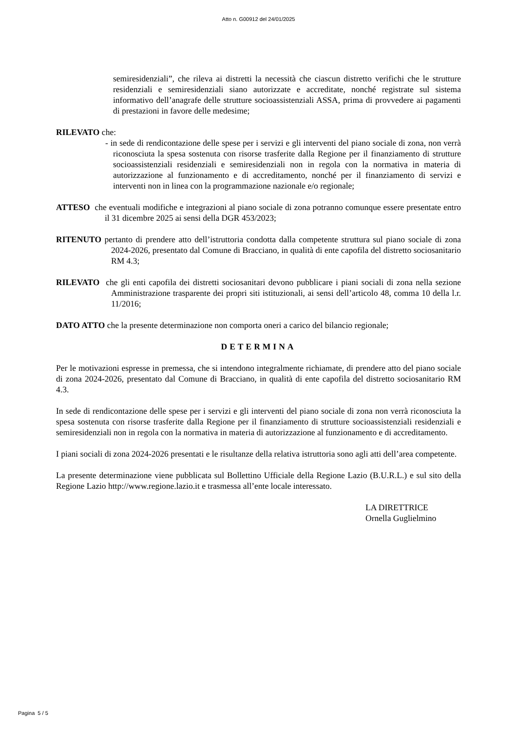Atto n. G00912 del 24/01/2025
semiresidenziali”, che rileva ai distretti la necessità che ciascun distretto verifichi che le strutture residenziali e semiresidenziali siano autorizzate e accreditate, nonché registrate sul sistema informativo dell’anagrafe delle strutture socioassistenziali ASSA, prima di provvedere ai pagamenti di prestazioni in favore delle medesime;
RILEVATO che:
- in sede di rendicontazione delle spese per i servizi e gli interventi del piano sociale di zona, non verrà riconosciuta la spesa sostenuta con risorse trasferite dalla Regione per il finanziamento di strutture socioassistenziali residenziali e semiresidenziali non in regola con la normativa in materia di autorizzazione al funzionamento e di accreditamento, nonché per il finanziamento di servizi e interventi non in linea con la programmazione nazionale e/o regionale;
ATTESO che eventuali modifiche e integrazioni al piano sociale di zona potranno comunque essere presentate entro il 31 dicembre 2025 ai sensi della DGR 453/2023;
RITENUTO pertanto di prendere atto dell’istruttoria condotta dalla competente struttura sul piano sociale di zona 2024-2026, presentato dal Comune di Bracciano, in qualità di ente capofila del distretto sociosanitario RM 4.3;
RILEVATO che gli enti capofila dei distretti sociosanitari devono pubblicare i piani sociali di zona nella sezione Amministrazione trasparente dei propri siti istituzionali, ai sensi dell’articolo 48, comma 10 della l.r. 11/2016;
DATO ATTO che la presente determinazione non comporta oneri a carico del bilancio regionale;
DETERMINA
Per le motivazioni espresse in premessa, che si intendono integralmente richiamate, di prendere atto del piano sociale di zona 2024-2026, presentato dal Comune di Bracciano, in qualità di ente capofila del distretto sociosanitario RM 4.3.
In sede di rendicontazione delle spese per i servizi e gli interventi del piano sociale di zona non verrà riconosciuta la spesa sostenuta con risorse trasferite dalla Regione per il finanziamento di strutture socioassistenziali residenziali e semiresidenziali non in regola con la normativa in materia di autorizzazione al funzionamento e di accreditamento.
I piani sociali di zona 2024-2026 presentati e le risultanze della relativa istruttoria sono agli atti dell’area competente.
La presente determinazione viene pubblicata sul Bollettino Ufficiale della Regione Lazio (B.U.R.L.) e sul sito della Regione Lazio http://www.regione.lazio.it e trasmessa all’ente locale interessato.
LA DIRETTRICE
Ornella Guglielmino
Pagina 5 / 5